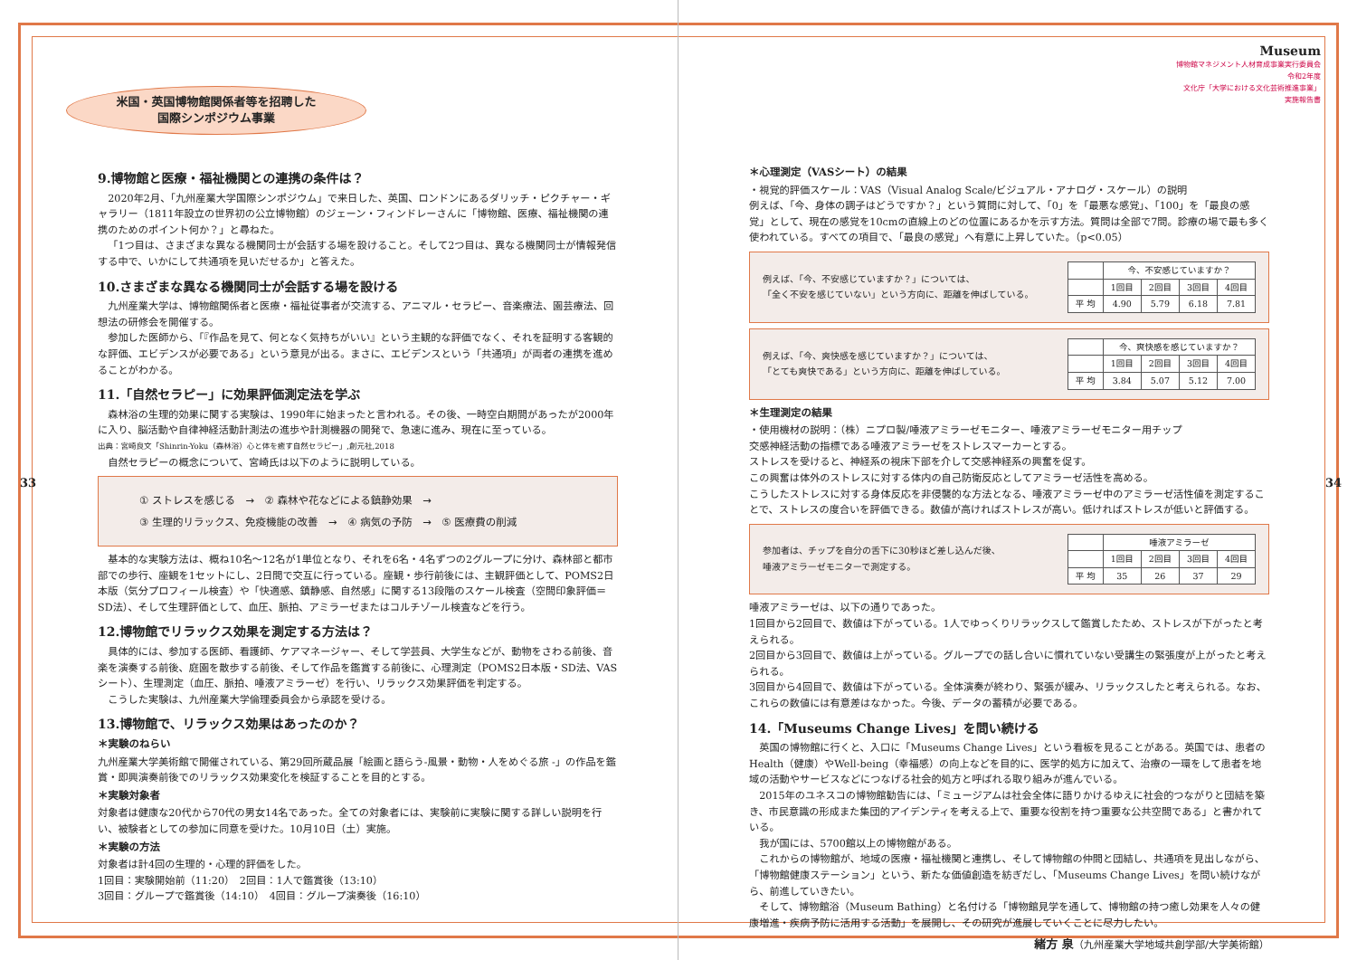33 34
Museum
博物館マネジメント人材育成事業実行委員会
令和2年度
文化庁「大学における文化芸術推進事業」
実施報告書
米国・英国博物館関係者等を招聘した
国際シンポジウム事業
9.博物館と医療・福祉機関との連携の条件は？
2020年2月、「九州産業大学国際シンポジウム」で来日した、英国、ロンドンにあるダリッチ・ピクチャー・ギャラリー（1811年設立の世界初の公立博物館）のジェーン・フィンドレーさんに「博物館、医療、福祉機関の連携のためのポイント何か？」と尋ねた。
「1つ目は、さまざまな異なる機関同士が会話する場を設けること。そして2つ目は、異なる機関同士が情報発信する中で、いかにして共通項を見いだせるか」と答えた。
10.さまざまな異なる機関同士が会話する場を設ける
九州産業大学は、博物館関係者と医療・福祉従事者が交流する、アニマル・セラピー、音楽療法、園芸療法、回想法の研修会を開催する。
参加した医師から、「『作品を見て、何となく気持ちがいい』という主観的な評価でなく、それを証明する客観的な評価、エビデンスが必要である」という意見が出る。まさに、エビデンスという「共通項」が両者の連携を進めることがわかる。
11.「自然セラピー」に効果評価測定法を学ぶ
森林浴の生理的効果に関する実験は、1990年に始まったと言われる。その後、一時空白期間があったが2000年に入り、脳活動や自律神経活動計測法の進歩や計測機器の開発で、急速に進み、現在に至っている。
出典：宮崎良文「Shinrin-Yoku（森林浴）心と体を癒す自然セラピー」,創元社,2018
自然セラピーの概念について、宮崎氏は以下のように説明している。
① ストレスを感じる　→　② 森林や花などによる鎮静効果　→
③ 生理的リラックス、免疫機能の改善　→　④ 病気の予防　→　⑤ 医療費の削減
基本的な実験方法は、概ね10名～12名が1単位となり、それを6名・4名ずつの2グループに分け、森林部と都市部での歩行、座観を1セットにし、2日間で交互に行っている。座観・歩行前後には、主観評価として、POMS2日本版（気分プロフィール検査）や「快適感、鎮静感、自然感」に関する13段階のスケール検査（空間印象評価＝SD法）、そして生理評価として、血圧、脈拍、アミラーゼまたはコルチゾール検査などを行う。
12.博物館でリラックス効果を測定する方法は？
具体的には、参加する医師、看護師、ケアマネージャー、そして学芸員、大学生などが、動物をさわる前後、音楽を演奏する前後、庭園を散歩する前後、そして作品を鑑賞する前後に、心理測定（POMS2日本版・SD法、VASシート）、生理測定（血圧、脈拍、唾液アミラーゼ）を行い、リラックス効果評価を判定する。
こうした実験は、九州産業大学倫理委員会から承認を受ける。
13.博物館で、リラックス効果はあったのか？
＊実験のねらい
九州産業大学美術館で開催されている、第29回所蔵品展「絵画と語らう-風景・動物・人をめぐる旅 -」の作品を鑑賞・即興演奏前後でのリラックス効果変化を検証することを目的とする。
＊実験対象者
対象者は健康な20代から70代の男女14名であった。全ての対象者には、実験前に実験に関する詳しい説明を行い、被験者としての参加に同意を受けた。10月10日（土）実施。
＊実験の方法
対象者は計4回の生理的・心理的評価をした。
1回目：実験開始前（11:20）　2回目：1人で鑑賞後（13:10）
3回目：グループで鑑賞後（14:10）　4回目：グループ演奏後（16:10）
＊心理測定（VASシート）の結果
・視覚的評価スケール：VAS（Visual Analog Scale/ビジュアル・アナログ・スケール）の説明
例えば、「今、身体の調子はどうですか？」という質問に対して、「0」を「最悪な感覚」、「100」を「最良の感覚」として、現在の感覚を10cmの直線上のどの位置にあるかを示す方法。質問は全部で7問。診療の場で最も多く使われている。すべての項目で、「最良の感覚」へ有意に上昇していた。（p<0.05）
例えば、「今、不安感じていますか？」については、
「全く不安を感じていない」という方向に、距離を伸ばしている。
| | 今、不安感じていますか？ | | | |
| --- | --- | --- | --- | --- |
| | 1回目 | 2回目 | 3回目 | 4回目 |
| 平 均 | 4.90 | 5.79 | 6.18 | 7.81 |
例えば、「今、爽快感を感じていますか？」については、
「とても爽快である」という方向に、距離を伸ばしている。
| | 今、爽快感を感じていますか？ | | | |
| --- | --- | --- | --- | --- |
| | 1回目 | 2回目 | 3回目 | 4回目 |
| 平 均 | 3.84 | 5.07 | 5.12 | 7.00 |
＊生理測定の結果
・使用機材の説明：（株）ニプロ製/唾液アミラーゼモニター、唾液アミラーゼモニター用チップ
交感神経活動の指標である唾液アミラーゼをストレスマーカーとする。
ストレスを受けると、神経系の視床下部を介して交感神経系の興奮を促す。
この興奮は体外のストレスに対する体内の自己防衛反応としてアミラーゼ活性を高める。
こうしたストレスに対する身体反応を非侵襲的な方法となる、唾液アミラーゼ中のアミラーゼ活性値を測定することで、ストレスの度合いを評価できる。数値が高ければストレスが高い。低ければストレスが低いと評価する。
参加者は、チップを自分の舌下に30秒ほど差し込んだ後、
唾液アミラーゼモニターで測定する。
| | 唾液アミラーゼ | | | |
| --- | --- | --- | --- | --- |
| | 1回目 | 2回目 | 3回目 | 4回目 |
| 平 均 | 35 | 26 | 37 | 29 |
唾液アミラーゼは、以下の通りであった。
1回目から2回目で、数値は下がっている。1人でゆっくりリラックスして鑑賞したため、ストレスが下がったと考えられる。
2回目から3回目で、数値は上がっている。グループでの話し合いに慣れていない受講生の緊張度が上がったと考えられる。
3回目から4回目で、数値は下がっている。全体演奏が終わり、緊張が緩み、リラックスしたと考えられる。なお、これらの数値には有意差はなかった。今後、データの蓄積が必要である。
14.「Museums Change Lives」を問い続ける
英国の博物館に行くと、入口に「Museums Change Lives」という看板を見ることがある。英国では、患者のHealth（健康）やWell-being（幸福感）の向上などを目的に、医学的処方に加えて、治療の一環をして患者を地域の活動やサービスなどにつなげる社会的処方と呼ばれる取り組みが進んでいる。
2015年のユネスコの博物館勧告には、「ミュージアムは社会全体に語りかけるゆえに社会的つながりと団結を築き、市民意識の形成また集団的アイデンティを考える上で、重要な役割を持つ重要な公共空間である」と書かれている。
我が国には、5700館以上の博物館がある。
これからの博物館が、地域の医療・福祉機関と連携し、そして博物館の仲間と団結し、共通項を見出しながら、「博物館健康ステーション」という、新たな価値創造を紡ぎだし、「Museums Change Lives」を問い続けながら、前進していきたい。
そして、博物館浴（Museum Bathing）と名付ける「博物館見学を通して、博物館の持つ癒し効果を人々の健康増進・疾病予防に活用する活動」を展開し、その研究が進展していくことに尽力したい。
緒方 泉（九州産業大学地域共創学部/大学美術館）